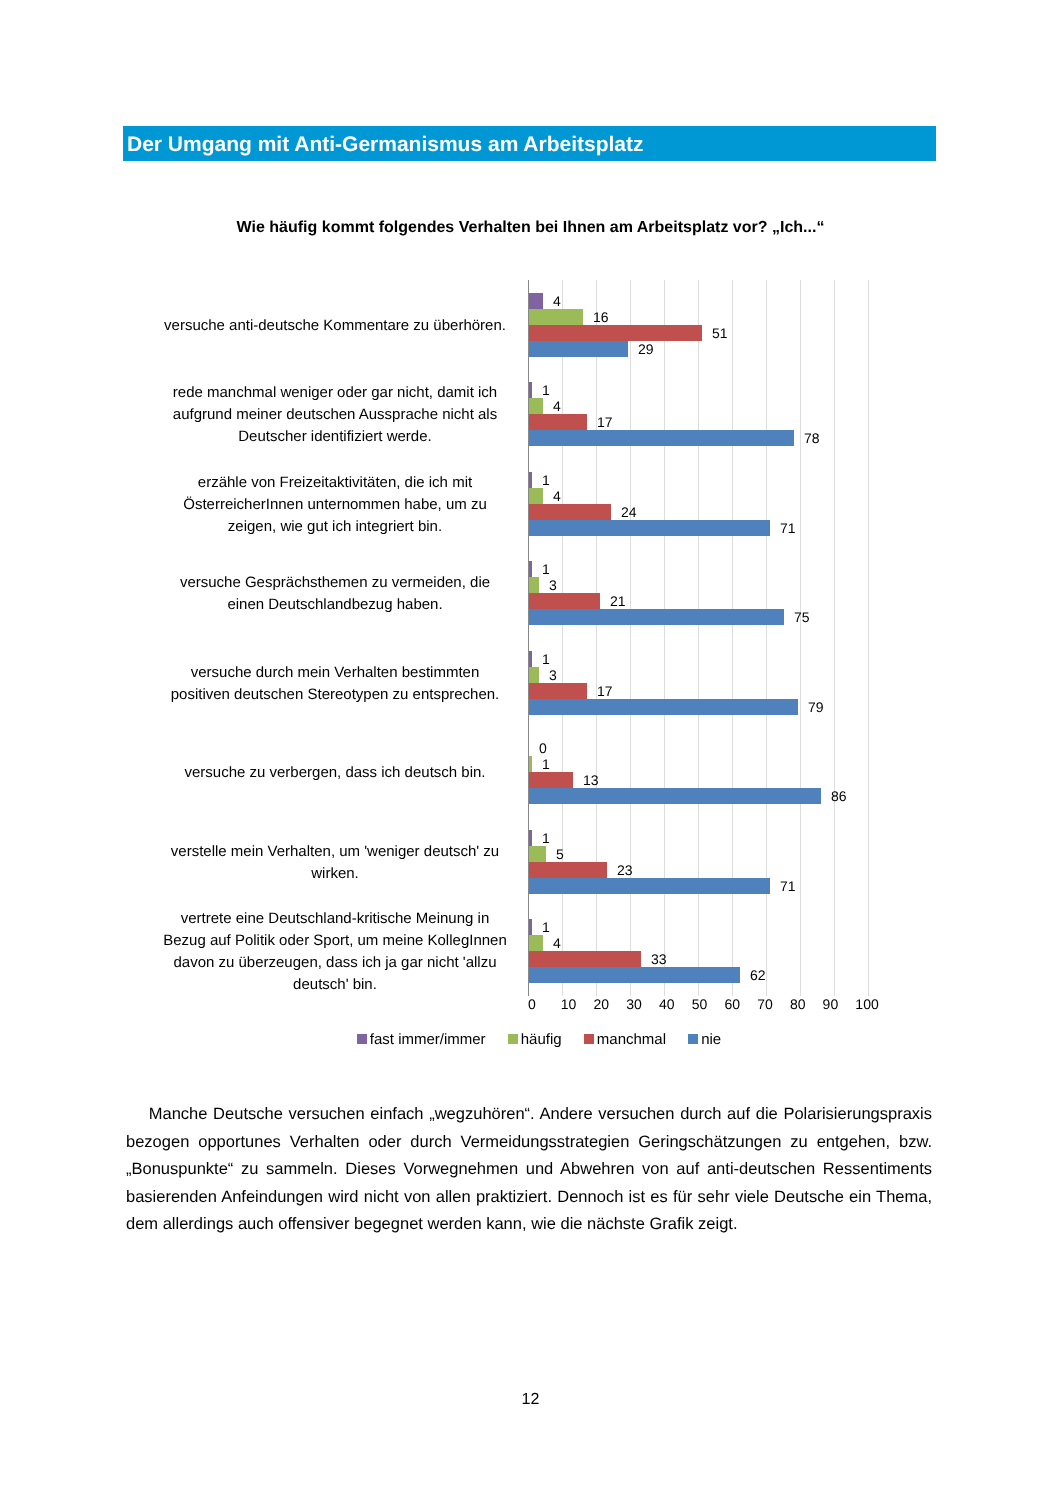Der Umgang mit Anti-Germanismus am Arbeitsplatz
Wie häufig kommt folgendes Verhalten bei Ihnen am Arbeitsplatz vor? „Ich...“
versuche anti-deutsche Kommentare zu überhören.
4
16
51
29
rede manchmal weniger oder gar nicht, damit ich aufgrund meiner deutschen Aussprache nicht als Deutscher identifiziert werde.
1
4
17
78
erzähle von Freizeitaktivitäten, die ich mit ÖsterreicherInnen unternommen habe, um zu zeigen, wie gut ich integriert bin.
1
4
24
71
versuche Gesprächsthemen zu vermeiden, die einen Deutschlandbezug haben.
1
3
21
75
versuche durch mein Verhalten bestimmten positiven deutschen Stereotypen zu entsprechen.
1
3
17
79
versuche zu verbergen, dass ich deutsch bin.
0
1
13
86
verstelle mein Verhalten, um 'weniger deutsch' zu wirken.
1
5
23
71
vertrete eine Deutschland-kritische Meinung in Bezug auf Politik oder Sport, um meine KollegInnen davon zu überzeugen, dass ich ja gar nicht 'allzu deutsch' bin.
1
4
33
62
0 10 20 30 40 50 60 70 80 90 100
fast immer/immer häufig manchmal nie
Manche Deutsche versuchen einfach „wegzuhören“. Andere versuchen durch auf die Polarisierungspraxis bezogen opportunes Verhalten oder durch Vermeidungsstrategien Geringschätzungen zu entgehen, bzw. „Bonuspunkte“ zu sammeln. Dieses Vorwegnehmen und Abwehren von auf anti-deutschen Ressentiments basierenden Anfeindungen wird nicht von allen praktiziert. Dennoch ist es für sehr viele Deutsche ein Thema, dem allerdings auch offensiver begegnet werden kann, wie die nächste Grafik zeigt.
12